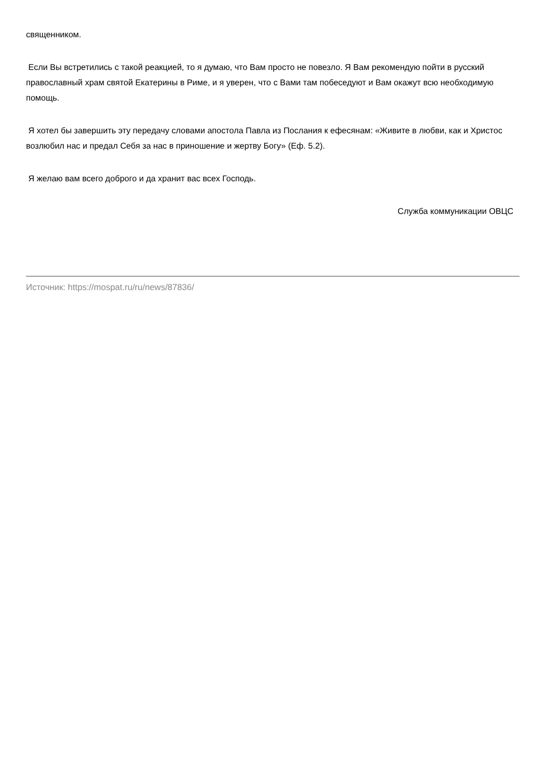священником.
Если Вы встретились с такой реакцией, то я думаю, что Вам просто не повезло. Я Вам рекомендую пойти в русский православный храм святой Екатерины в Риме, и я уверен, что с Вами там побеседуют и Вам окажут всю необходимую помощь.
Я хотел бы завершить эту передачу словами апостола Павла из Послания к ефесянам: «Живите в любви, как и Христос возлюбил нас и предал Себя за нас в приношение и жертву Богу» (Еф. 5.2).
Я желаю вам всего доброго и да хранит вас всех Господь.
Служба коммуникации ОВЦС
Источник: https://mospat.ru/ru/news/87836/